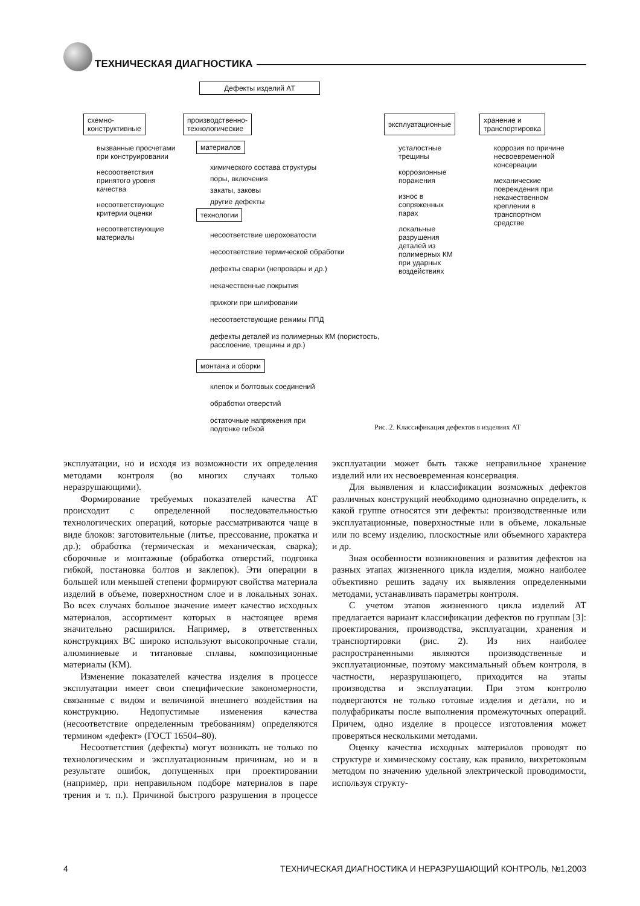ТЕХНИЧЕСКАЯ ДИАГНОСТИКА
Дефекты изделий АТ
схемно-
конструктивные
производственно-
технологические
эксплуатационные
хранение и
транспортировка
вызванные просчетами при конструировании
несооответствия принятого уровня качества
несоответствующие критерии оценки
несоответствующие материалы
материалов
химического состава структуры
поры, включения
закаты, заковы
другие дефекты
технологии
несоответствие шероховатости
несоответствие термической обработки
дефекты сварки (непровары и др.)
некачественные покрытия
прижоги при шлифовании
несоответствующие режимы ППД
дефекты деталей из полимерных КМ (пористость, расслоение, трещины и др.)
монтажа и сборки
клепок и болтовых соединений
обработки отверстий
остаточные напряжения при подгонке гибкой
усталостные трещины
коррозионные поражения
износ в сопряженных парах
локальные разрушения деталей из полимерных КМ при ударных воздействиях
коррозия по причине несвоевременной консервации
механические повреждения при некачественном креплении в транспортном средстве
Рис. 2. Классификация дефектов в изделиях АТ
эксплуатации, но и исходя из возможности их определения методами контроля (во многих случаях только неразрушающими).
Формирование требуемых показателей качества АТ происходит с определенной последовательностью технологических операций, которые рассматриваются чаще в виде блоков: заготовительные (литье, прессование, прокатка и др.); обработка (термическая и механическая, сварка); сборочные и монтажные (обработка отверстий, подгонка гибкой, постановка болтов и заклепок). Эти операции в большей или меньшей степени формируют свойства материала изделий в объеме, поверхностном слое и в локальных зонах. Во всех случаях большое значение имеет качество исходных материалов, ассортимент которых в настоящее время значительно расширился. Например, в ответственных конструкциях ВС широко используют высокопрочные стали, алюминиевые и титановые сплавы, композиционные материалы (КМ).
Изменение показателей качества изделия в процессе эксплуатации имеет свои специфические закономерности, связанные с видом и величиной внешнего воздействия на конструкцию. Недопустимые изменения качества (несоответствие определенным требованиям) определяются термином «дефект» (ГОСТ 16504–80).
Несоответствия (дефекты) могут возникать не только по технологическим и эксплуатационным причинам, но и в результате ошибок, допущенных при проектировании (например, при неправильном подборе материалов в паре трения и т. п.). Причиной быстрого разрушения в процессе эксплуатации может быть также неправильное хранение изделий или их несвоевременная консервация.
Для выявления и классификации возможных дефектов различных конструкций необходимо однозначно определить, к какой группе относятся эти дефекты: производственные или эксплуатационные, поверхностные или в объеме, локальные или по всему изделию, плоскостные или объемного характера и др.
Зная особенности возникновения и развития дефектов на разных этапах жизненного цикла изделия, можно наиболее объективно решить задачу их выявления определенными методами, устанавливать параметры контроля.
С учетом этапов жизненного цикла изделий АТ предлагается вариант классификации дефектов по группам [3]: проектирования, производства, эксплуатации, хранения и транспортировки (рис. 2). Из них наиболее распространенными являются производственные и эксплуатационные, поэтому максимальный объем контроля, в частности, неразрушающего, приходится на этапы производства и эксплуатации. При этом контролю подвергаются не только готовые изделия и детали, но и полуфабрикаты после выполнения промежуточных операций. Причем, одно изделие в процессе изготовления может проверяться несколькими методами.
Оценку качества исходных материалов проводят по структуре и химическому составу, как правило, вихретоковым методом по значению удельной электрической проводимости, используя структу-
4 ТЕХНИЧЕСКАЯ ДИАГНОСТИКА И НЕРАЗРУШАЮЩИЙ КОНТРОЛЬ, №1,2003